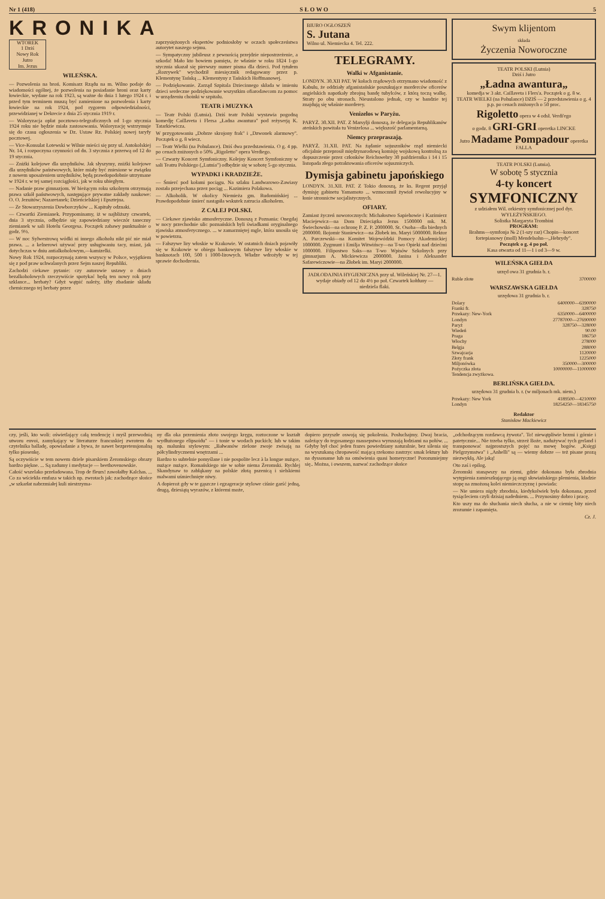Nr 1 (418) S Ł O W O 5
KRONIKA
WTOREK
1 Dziś
Nowy Rok
Jutro
Im. Jezus
WILEŃSKA.
— Pozwolenia na broń. Komisarz Rządu na m. Wilno podaje do wiadomości ogólnej, że pozwolenia na posiadanie broni oraz karty łowieckie, wydane na rok 1923, są ważne do dnia 1 lutego 1924 r. i przed tym terminem muszą być zamienione na pozwolenia i karty łowieckie na rok 1924, pod rygorem odpowiedzialności, przewidzianej w Dekrecie z dnia 25 stycznia 1919 r.
— Waloryzacja opłat pocztowo-telegraficznych od 1-go stycznia 1924 roku nie będzie miała zastosowania. Waloryzację wstrzymuje się do czasu ogłoszenia w Dz. Ustaw Rz. Polskiej nowej taryfy pocztowej.
— Vice-Konsulat Łotewski w Wilnie mieści się przy ul. Antokolskiej Nr. 14, i rozpoczyna czynności od dn. 3 stycznia z przerwą od 12 do 19 stycznia.
— Zniżki kolejowe dla urzędników. Jak słyszymy, zniżki kolejowe dla urzędników państwowych, które miały być zniesione w związku z nowem uposażeniem urzędników, będą prawdopodobnie utrzymane w 1924 r. w tej samej rozciągłości, jak w roku ubiegłym.
— Nadanie praw gimnazjom. W bieżącym roku szkolnym otrzymają prawa szkół państwowych, następujące prywatne zakłady naukowe: O. O. Jezuitów; Nazaretanek; Dzieńcielskiej i Epsztejna.
— Ze Stowarzyszenia Dowborczyków ... Kapituły odznaki.
— Czwartki Ziemianek. Przypominamy, iż w najbliższy czwartek, dnia 3 stycznia, odbędzie się zapowiedziany wieczór taneczny ziemianek w sali Hotelu Georgesa. Początek zabawy punktualnie o godz. 9½.
— W noc Sylwestrową wódki ni innego alkoholu nikt pić nie miał prawa. ... a kelnerowi używać przy usługiwaniu tacy, miast, jak dotychczas w dniu antialkoholowym,—kamizelki.
Nowy Rok 1924, rozpoczynają zatem wszyscy w Polsce, wyjątkiem się z pod praw uchwalanych przez Sejm naszej Republiki.
Zachodzi ciekawe pytanie: czy autorowie ustawy o dniach bezalkoholowych rzeczywiście spotykać będą ten nowy rok przy szklance... herbaty? Gdyż wątpić należy, iżby zbadanie składu chemicznego tej herbaty przez
zaprzysiężonych ekspertów podniosłoby w oczach społeczeństwa autorytet naszego sejmu.
— Sympatyczny jubileusz z pewnością przejdzie niepostrzeżenie, a szkoda! Mało kto bowiem pamięta, że właśnie w roku 1824 1-go stycznia ukazał się pierwszy numer pisma dla dzieci. Pod tytułem „Rozrywek" wychodził miesięcznik redagowany przez p. Klementynę Tańską ... Klementyny z Tańskich Hoffmanowej.
— Podziękowanie. Zarząd Szpitala Dziecinnego składa w imieniu dzieci serdeczne podziękowanie wszystkim ofiarodawcom za pomoc w urządzeniu choinki w szpitalu.
TEATR i MUZYKA
— Teatr Polski (Lutnia). Dziś teatr Polski wystawia pogodną komedję Caillaveta i Flersa „Ładna awantura" pod reżyserją K. Tatarkiewicza.
W przygotowaniu „Dobrze skrojony frak" i „Dzwonek alarmowy". Początek o g. 8 wiecz.
— Teatr Wielki (na Pohulance). Dziś dwa przedstawienia. O g. 4 pp. po cenach zniżonych o 50% „Rigoletto" opera Verdiego.
— Czwarty Koncert Symfoniczny. Kolejny Koncert Symfoniczny w sali Teatru Polskiego („Lutnia") odbędzie się w sobotę 5-go stycznia.
WYPADKI i KRADZIEŻE.
— Śmierć pod kołami pociągu. Na szlaku Landwarowo-Zawiasy została przejechana przez pociąg ... Kazimiera Polakowa.
— Alkoholik. W okolicy Niemieża gm. Rudomińskiej ... Prawdopodobnie śmierć nastąpiła wskutek zatrucia alkoholem.
Z CAŁEJ POLSKI.
— Ciekawe zjawisko atmosferyczne. Donoszą z Poznania: Onegdaj w nocy przechodnie ulic poznańskich byli świadkami oryginalnego zjawiska atmosferycznego. ... w zamarzniętej mgle, która unosiła się w powietrzu.
— Fałszywe liry włoskie w Krakowie. W ostatnich dniach pojawiły się w Krakowie w obiegu bankowym fałszywe liry włoskie w banknotach 100, 500 i 1000-lirowych. Władze wdrożyły w tej sprawie dochodzenia.
BIURO OGŁOSZEŃ
S. Jutana
Wilno ul. Niemiecka 4. Tel. 222.
TELEGRAMY.
Walki w Afganistanie.
LONDYN. 30.XII PAT. W kołach rządowych otrzymano wiadomość z Kabulu, że oddziały afganistańskie poszukujące morderców oficerów angielskich napotkały zbrojną bandę tubylców, z którą toczą walkę. Straty po obu stronach. Nieustalono jednak, czy w bandzie tej znajdują się właśnie morderey.
Venizelos w Paryżu.
PARYŻ. 30.XII. PAT. Z Marsylji donoszą, że delegacja Republikanów ateńskich powitała tu Venizelosa ... większość parlamentarną.
Niemcy przepraszają.
PARYŻ. 31.XII. PAT. Na żądanie sojuszników rząd niemiecki oficjalnie przeprosił międzynarodową komisję wojskową kontrolną za dopuszczenie przez członków Reichswehry 30 października i 14 i 15 listopada złego potraktowania oficerów sojuszniczych.
Dymisja gabinetu japońskiego
LONDYN. 31.XII. PAT. Z Tokio donoszą, że ks. Regent przyjął dymisję gabinetu Yamamoto ... wzmocnmił żywioł rewolucyjny w łonie stronnictw socjalistycznych.
OFIARY.
Zamiast życzeń noworocznych: Michałostwo Sapiehowie i Kazimierz Maciejewicz—na Dom Dzieciątka Jezus 1500000 mk. M. Świechowski—na ochronę P. Z. P. 2000000. St. Osoba—dla biednych 2000000. Bojomir Staniewicz—na Żłobek im. Maryi 5000000. Rektor A. Parczewski—na Komitet Wojewódzki Pomocy Akademickiej 1000000. Zygmunt i Emilja Witwińscy—na T-wo Opieki nad dziećmi 1000000. Filipostwo Saks—na T-wo Wpisów Szkolnych przy gimnazjum A. Mickiewicza 2000000. Janina i Aleksander Safarewiczowie—na Żłobek im. Maryi 2000000.
JADŁODAJNIA HYGJENICZNA przy ul. Wileńskiej Nr. 27—1. wydaje obiady od 12 do 4½ po poł. Czwartek kołduny — niedziela flaki.
Swym klijentom
składa
Życzenia Noworoczne
TEATR POLSKI (Lutnia)
Dziś i Jutro
„Ładna awantura„
komedja w 3 akt. Caillaveta i Flers'a. Początek o g. 8 w.
TEATR WIELKI (na Pohulance) DZIŚ — 2 przedstawienia o g. 4 p.p. po cenach zniżonych o 50 proc.
Rigoletto opera w 4 odsł. Verdi'ego
o godz. 8 GRI-GRI operetka LINCKE
Jutro Madame Pompadour operetka FALLA
TEATR POLSKI (Lutnia).
W sobotę 5 stycznia
4-ty koncert
SYMFONICZNY
z udziałem Wil. orkiestry symfonicznej pod dyr. WYLEŻYŃSKIEGO.
Solistka Margaryta Trombini
PROGRAM:
Brahms—symfonja № 2 (1-szy raz) Chopin—koncert fortepianowy (moll) Mendelsohn—„Hebrydy".
Początek o g. 4 po poł.
Kasa otwarta od 11—1 i od 3—9 w.
WILEŃSKA GIEŁDA
urzęd owa 31 grudnia b. r.
| Ruble złote | 3700000 |
WARSZAWSKA GIEŁDA
urzędowa 31 grudnia b. r.
| Dolary | 6400000—6390000 |
| Franki fr. | 328750 |
| Przekazy: New-York | 6350000—6400000 |
| Londyn | 27787000—27690000 |
| Paryż | 328750—328000 |
| Wiedeń | 90.00 |
| Praga | 186750 |
| Włochy | 278000 |
| Belgja | 288000 |
| Szwajcarja | 1120000 |
| Złoty frank | 1225000 |
| Miljonówka | 350000—300000 |
| Pożyczka złota | 10000000—11000000 |
| Tendencja zwyżkowa. | |
BERLIŃSKA GIEŁDA.
urzędowa 31 grudnia b. r. (w miljonach mk. niem.)
| Przekazy: New York | 4189500—4210000 |
| Londyn | 18254250—18345750 |
Redaktor
Stanisław Mackiewicz
czy, jeśli, kto woli: oświetlający całą tendencję i myśl przewodnią utworu envoi, zamykający w literaturze francuskiej zwrotem do czytelnika balladę, opowiadanie a bywa, że nawet bezpretensjonalną tylko piosenkę.
Są oczywiście w tem nowem dziele pisarskiem Żeromskiego obrazy bardzo piękne. ... Są zadumy i medytacje — beethovenowskie.
Całość wszelako przeładowana. Trop de fleurs! zawołałby Kalchas. ... Co za wściekła emfaza w takich np. zwrotach jak: zachodzące słońce „w szkarłat nabrzmiałej kuli niestrzyma-
ny dla oka przemienia złoto swojego kręgu, roztoczone w kształt wydłużonego elipsoidu" — i tonie w wodach puckich; lub w takim np. malunku stylowym: „Bałwanów zielone zwoje zwisają na półcylindrycznemi wnętrzami ...
Bardzo to subtelnie pomyślane i nie pospolite lecz à la longue nużące, nużące nużące. Romańskiego nie w sobie niema Żeromski. Rychlej Skandynaw to zabłąkany na polskie złotą pszenicą i sielskiemi malwami uśmiechnięte niwy.
A dopieroż gdy w te gąszcze i egzageracje stylowe ciśnie garść jedną, drugą, dziesiątą wyrazów, z któremi może,
dopiero przyszłe oswoją się pokolenia. Posłuchajmy. Dwaj bracia, należący do tegosamego massepstwa wyruszają łodziami na połów. ... Gdyby był choć jeden frazes powiedziany naturalnie, bez silenia się na wyszukaną chropawość mającą rzekomo zastrzyc smak lektury lub na dyssonanse lub na omówienia quasi homeryczne! Porozumiejmy się.. Można, i owszem, nazwać zachodzące słońce
„odchodzącym rozdawcą żywota". To! niewątpliwie brzmi i górnie i patetycznie... Nie trzeba tylko, strzeż Boże, nadużywać tych gerland i transponować najprostszych pojęć na mowę bogów. „Księgi Pielgrzymstwa" i „Anhelli" są — wiemy dobrze — też pisane prozą niezwykłą. Ale jaką!
Oto zaś i epilog.
Żeromski stanąwszy na ziemi, gdzie dokonana była zbrodnia wytępienia zamieszkującego ją ongi słowiańskiego plemienia, kładzie stopę na zmożoną kolei niemieczczyznę i powiada:
— Nie umiera nigdy zbrodnia, kiedykolwiek była dokonana, przed tysiącleciem czyli dzisiaj nadedniem. ... Przynosimy dobro i pracę.
Kto uszy ma do słuchania niech słucha, a nie w ciemię bity niech zrozumie i zapamięta.
Cz. J.